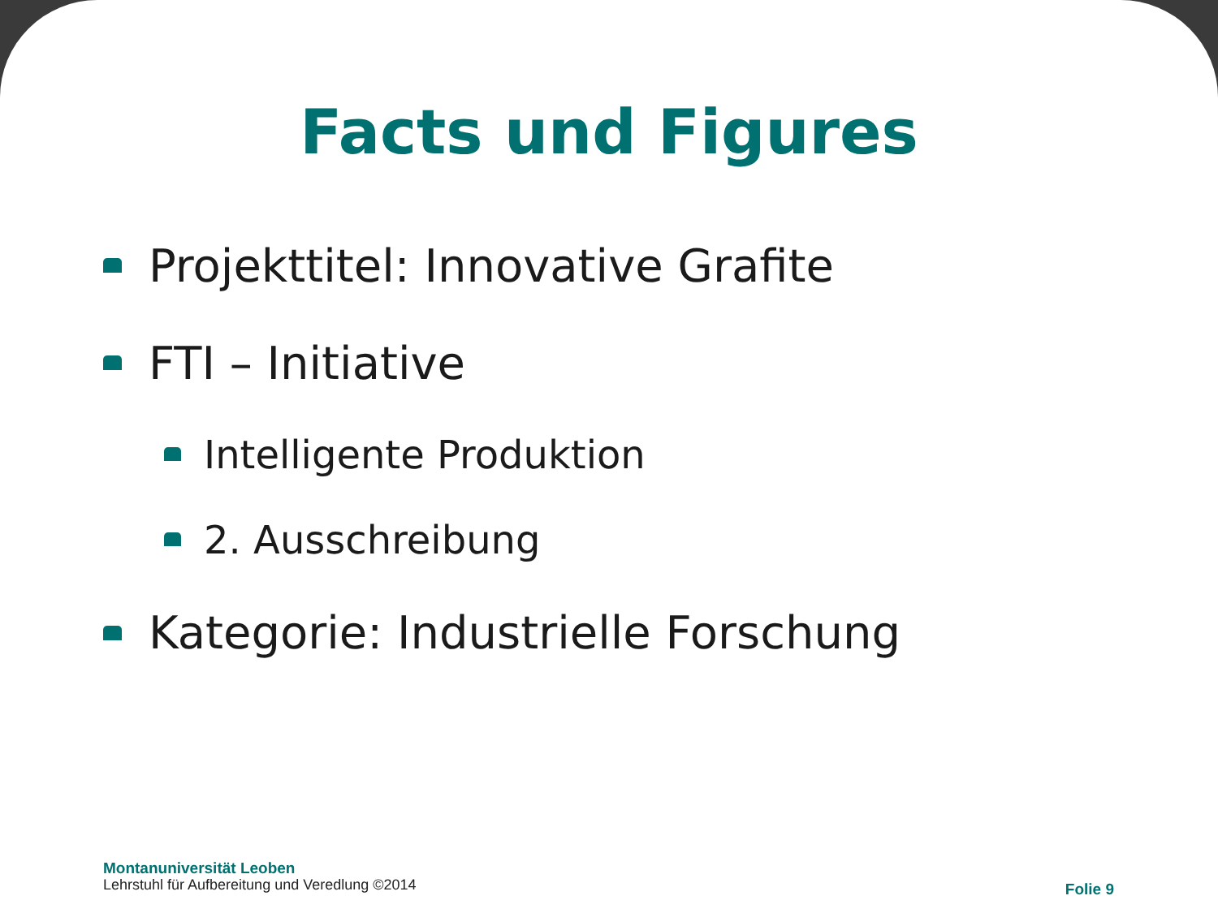Facts und Figures
Projekttitel: Innovative Grafite
FTI – Initiative
Intelligente Produktion
2. Ausschreibung
Kategorie: Industrielle Forschung
Montanuniversität Leoben
Lehrstuhl für Aufbereitung und Veredlung ©2014
Folie 9